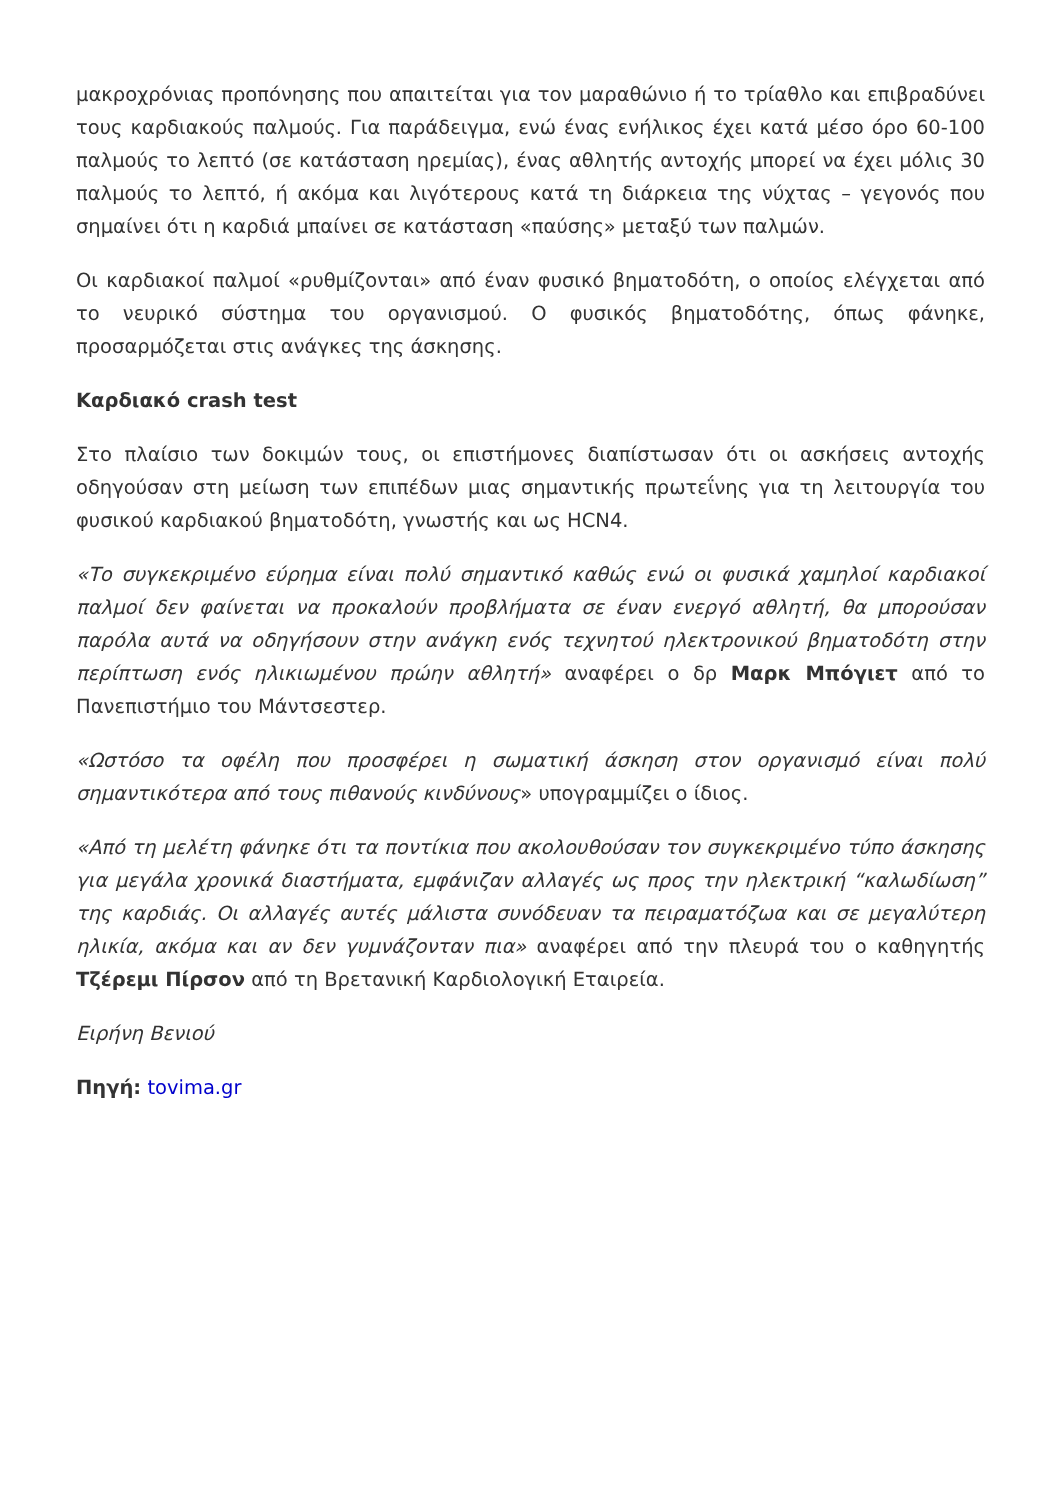μακροχρόνιας προπόνησης που απαιτείται για τον μαραθώνιο ή το τρίαθλο και επιβραδύνει τους καρδιακούς παλμούς. Για παράδειγμα, ενώ ένας ενήλικος έχει κατά μέσο όρο 60-100 παλμούς το λεπτό (σε κατάσταση ηρεμίας), ένας αθλητής αντοχής μπορεί να έχει μόλις 30 παλμούς το λεπτό, ή ακόμα και λιγότερους κατά τη διάρκεια της νύχτας – γεγονός που σημαίνει ότι η καρδιά μπαίνει σε κατάσταση «παύσης» μεταξύ των παλμών.
Οι καρδιακοί παλμοί «ρυθμίζονται» από έναν φυσικό βηματοδότη, ο οποίος ελέγχεται από το νευρικό σύστημα του οργανισμού. Ο φυσικός βηματοδότης, όπως φάνηκε, προσαρμόζεται στις ανάγκες της άσκησης.
Καρδιακό crash test
Στο πλαίσιο των δοκιμών τους, οι επιστήμονες διαπίστωσαν ότι οι ασκήσεις αντοχής οδηγούσαν στη μείωση των επιπέδων μιας σημαντικής πρωτεΐνης για τη λειτουργία του φυσικού καρδιακού βηματοδότη, γνωστής και ως HCN4.
«Το συγκεκριμένο εύρημα είναι πολύ σημαντικό καθώς ενώ οι φυσικά χαμηλοί καρδιακοί παλμοί δεν φαίνεται να προκαλούν προβλήματα σε έναν ενεργό αθλητή, θα μπορούσαν παρόλα αυτά να οδηγήσουν στην ανάγκη ενός τεχνητού ηλεκτρονικού βηματοδότη στην περίπτωση ενός ηλικιωμένου πρώην αθλητή» αναφέρει ο δρ Μαρκ Μπόγιετ από το Πανεπιστήμιο του Μάντσεστερ.
«Ωστόσο τα οφέλη που προσφέρει η σωματική άσκηση στον οργανισμό είναι πολύ σημαντικότερα από τους πιθανούς κινδύνους» υπογραμμίζει ο ίδιος.
«Από τη μελέτη φάνηκε ότι τα ποντίκια που ακολουθούσαν τον συγκεκριμένο τύπο άσκησης για μεγάλα χρονικά διαστήματα, εμφάνιζαν αλλαγές ως προς την ηλεκτρική “καλωδίωση” της καρδιάς. Οι αλλαγές αυτές μάλιστα συνόδευαν τα πειραματόζωα και σε μεγαλύτερη ηλικία, ακόμα και αν δεν γυμνάζονταν πια» αναφέρει από την πλευρά του ο καθηγητής Τζέρεμι Πίρσον από τη Βρετανική Καρδιολογική Εταιρεία.
Ειρήνη Βενιού
Πηγή: tovima.gr